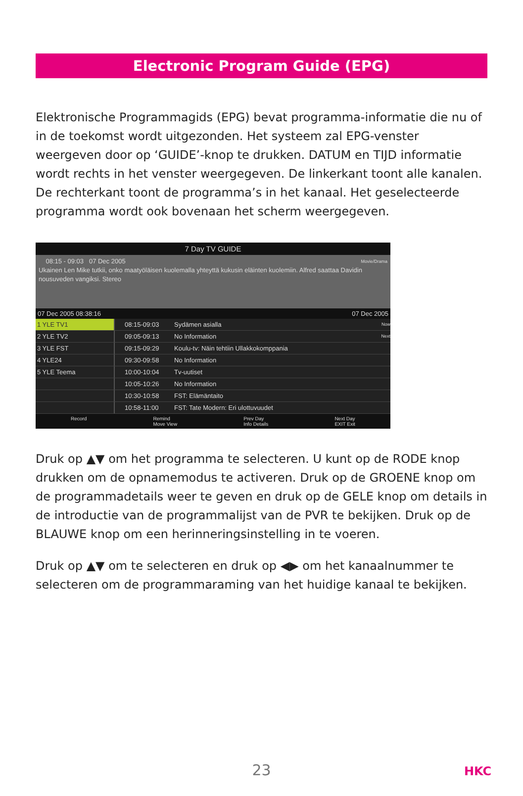Electronic Program Guide (EPG)
Elektronische Programmagids (EPG) bevat programma-informatie die nu of in de toekomst wordt uitgezonden. Het systeem zal EPG-venster weergeven door op ‘GUIDE’-knop te drukken. DATUM en TIJD informatie wordt rechts in het venster weergegeven. De linkerkant toont alle kanalen. De rechterkant toont de programma’s in het kanaal. Het geselecteerde programma wordt ook bovenaan het scherm weergegeven.
7 Day TV GUIDE
08:15 - 09:03 07 Dec 2005 Movie/Drama
Ukainen Len Mike tutkii, onko maatyöläisen kuolemalla yhteyttä kukusin eläinten kuolemiin. Alfred saattaa Davidin nousuveden vangiksi. Stereo
07 Dec 2005 08:38:16 07 Dec 2005
1 YLE TV1 08:15-09:03 Sydämen asialla Now
2 YLE TV2 09:05-09:13 No Information Next
3 YLE FST 09:15-09:29 Koulu-tv: Näin tehtiin Ullakkokomppania
4 YLE24 09:30-09:58 No Information
5 YLE Teema 10:00-10:04 Tv-uutiset
10:05-10:26 No Information
10:30-10:58 FST: Elämäntaito
10:58-11:00 FST: Tate Modern: Eri ulottuvuudet
Record Remind
Move View Prev Day
Info Details Next Day
EXIT Exit
Druk op ▲▼ om het programma te selecteren. U kunt op de RODE knop drukken om de opnamemodus te activeren. Druk op de GROENE knop om de programmadetails weer te geven en druk op de GELE knop om details in de introductie van de programmalijst van de PVR te bekijken. Druk op de BLAUWE knop om een herinneringsinstelling in te voeren.
Druk op ▲▼ om te selecteren en druk op ◀▶ om het kanaalnummer te selecteren om de programmaraming van het huidige kanaal te bekijken.
23 HKC